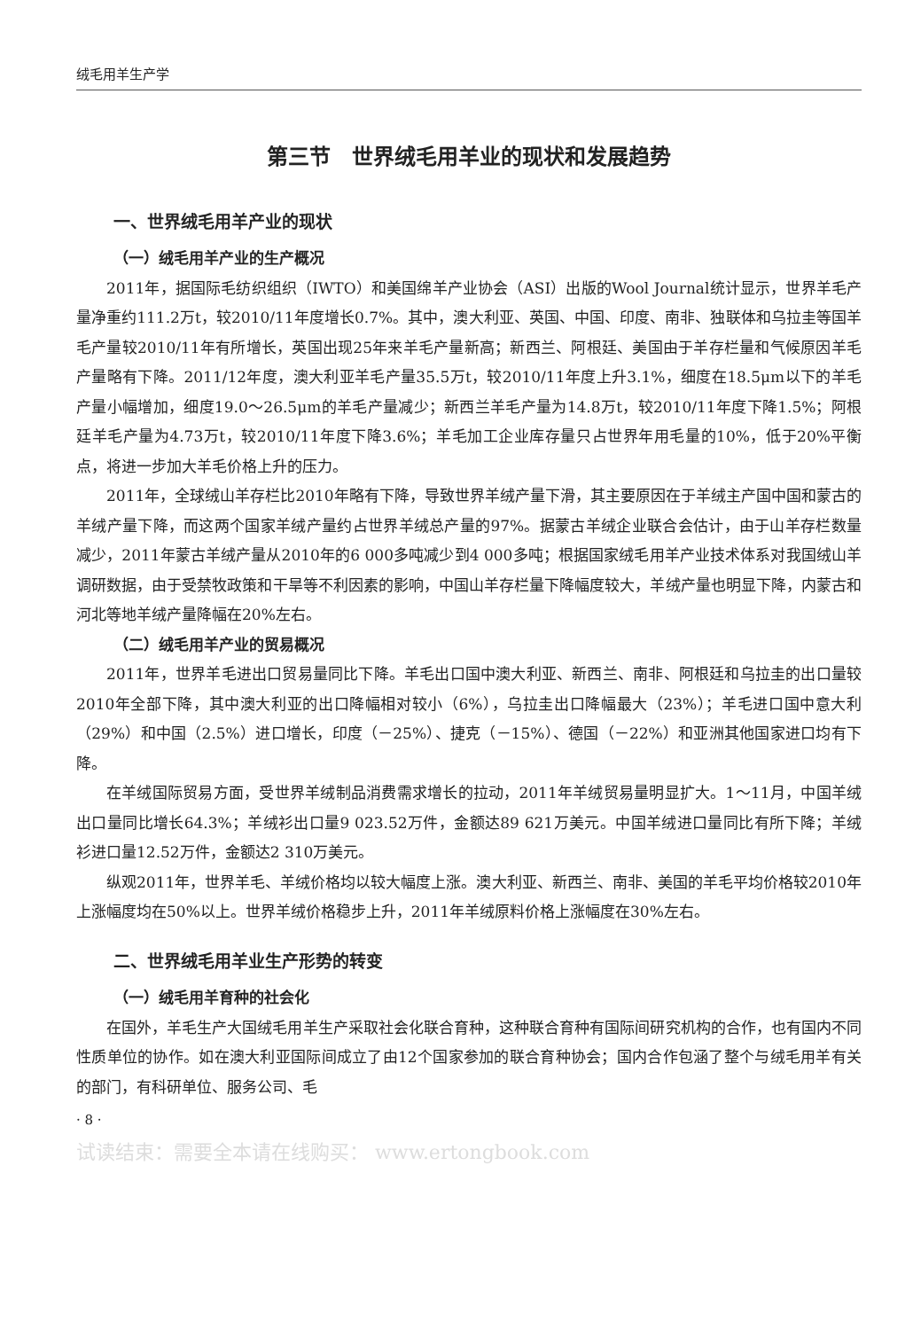绒毛用羊生产学
第三节　世界绒毛用羊业的现状和发展趋势
一、世界绒毛用羊产业的现状
（一）绒毛用羊产业的生产概况
2011年，据国际毛纺织组织（IWTO）和美国绵羊产业协会（ASI）出版的Wool Journal统计显示，世界羊毛产量净重约111.2万t，较2010/11年度增长0.7%。其中，澳大利亚、英国、中国、印度、南非、独联体和乌拉圭等国羊毛产量较2010/11年有所增长，英国出现25年来羊毛产量新高；新西兰、阿根廷、美国由于羊存栏量和气候原因羊毛产量略有下降。2011/12年度，澳大利亚羊毛产量35.5万t，较2010/11年度上升3.1%，细度在18.5μm以下的羊毛产量小幅增加，细度19.0～26.5μm的羊毛产量减少；新西兰羊毛产量为14.8万t，较2010/11年度下降1.5%；阿根廷羊毛产量为4.73万t，较2010/11年度下降3.6%；羊毛加工企业库存量只占世界年用毛量的10%，低于20%平衡点，将进一步加大羊毛价格上升的压力。
2011年，全球绒山羊存栏比2010年略有下降，导致世界羊绒产量下滑，其主要原因在于羊绒主产国中国和蒙古的羊绒产量下降，而这两个国家羊绒产量约占世界羊绒总产量的97%。据蒙古羊绒企业联合会估计，由于山羊存栏数量减少，2011年蒙古羊绒产量从2010年的6 000多吨减少到4 000多吨；根据国家绒毛用羊产业技术体系对我国绒山羊调研数据，由于受禁牧政策和干旱等不利因素的影响，中国山羊存栏量下降幅度较大，羊绒产量也明显下降，内蒙古和河北等地羊绒产量降幅在20%左右。
（二）绒毛用羊产业的贸易概况
2011年，世界羊毛进出口贸易量同比下降。羊毛出口国中澳大利亚、新西兰、南非、阿根廷和乌拉圭的出口量较2010年全部下降，其中澳大利亚的出口降幅相对较小（6%），乌拉圭出口降幅最大（23%）；羊毛进口国中意大利（29%）和中国（2.5%）进口增长，印度（－25%）、捷克（－15%）、德国（－22%）和亚洲其他国家进口均有下降。
在羊绒国际贸易方面，受世界羊绒制品消费需求增长的拉动，2011年羊绒贸易量明显扩大。1～11月，中国羊绒出口量同比增长64.3%；羊绒衫出口量9 023.52万件，金额达89 621万美元。中国羊绒进口量同比有所下降；羊绒衫进口量12.52万件，金额达2 310万美元。
纵观2011年，世界羊毛、羊绒价格均以较大幅度上涨。澳大利亚、新西兰、南非、美国的羊毛平均价格较2010年上涨幅度均在50%以上。世界羊绒价格稳步上升，2011年羊绒原料价格上涨幅度在30%左右。
二、世界绒毛用羊业生产形势的转变
（一）绒毛用羊育种的社会化
在国外，羊毛生产大国绒毛用羊生产采取社会化联合育种，这种联合育种有国际间研究机构的合作，也有国内不同性质单位的协作。如在澳大利亚国际间成立了由12个国家参加的联合育种协会；国内合作包涵了整个与绒毛用羊有关的部门，有科研单位、服务公司、毛
· 8 ·
试读结束：需要全本请在线购买： www.ertongbook.com